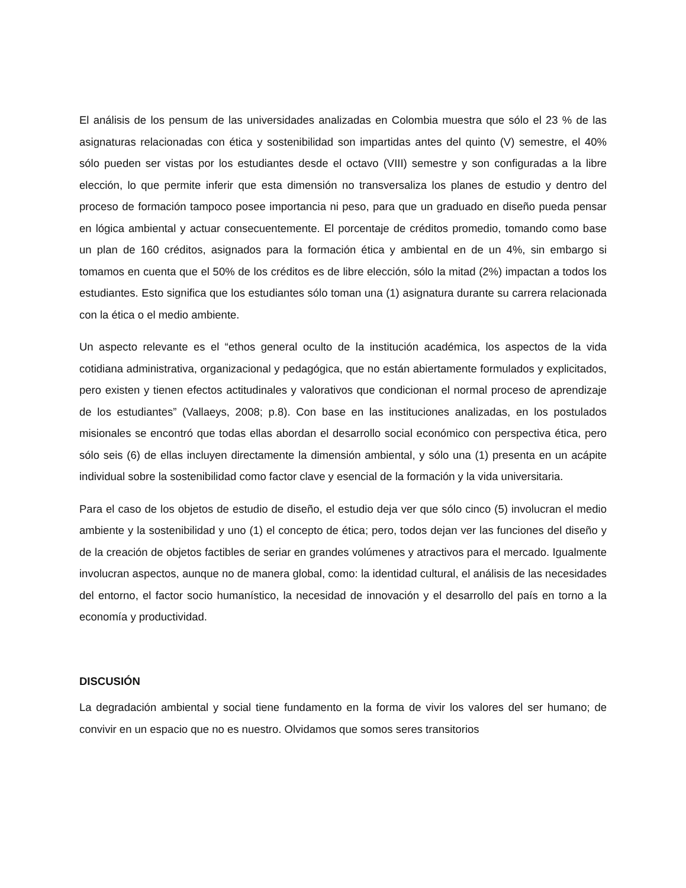El análisis de los pensum de las universidades analizadas en Colombia muestra que sólo el 23 % de las asignaturas relacionadas con ética y sostenibilidad son impartidas antes del quinto (V) semestre, el 40% sólo pueden ser vistas por los estudiantes desde el octavo (VIII) semestre y son configuradas a la libre elección, lo que permite inferir que esta dimensión no transversaliza los planes de estudio y dentro del proceso de formación tampoco posee importancia ni peso, para que un graduado en diseño pueda pensar en lógica ambiental y actuar consecuentemente. El porcentaje de créditos promedio, tomando como base un plan de 160 créditos, asignados para la formación ética y ambiental en de un 4%, sin embargo si tomamos en cuenta que el 50% de los créditos es de libre elección, sólo la mitad (2%) impactan a todos los estudiantes. Esto significa que los estudiantes sólo toman una (1) asignatura durante su carrera relacionada con la ética o el medio ambiente.
Un aspecto relevante es el “ethos general oculto de la institución académica, los aspectos de la vida cotidiana administrativa, organizacional y pedagógica, que no están abiertamente formulados y explicitados, pero existen y tienen efectos actitudinales y valorativos que condicionan el normal proceso de aprendizaje de los estudiantes” (Vallaeys, 2008; p.8). Con base en las instituciones analizadas, en los postulados misionales se encontró que todas ellas abordan el desarrollo social económico con perspectiva ética, pero sólo seis (6) de ellas incluyen directamente la dimensión ambiental, y sólo una (1) presenta en un acápite individual sobre la sostenibilidad como factor clave y esencial de la formación y la vida universitaria.
Para el caso de los objetos de estudio de diseño, el estudio deja ver que sólo cinco (5) involucran el medio ambiente y la sostenibilidad y uno (1) el concepto de ética; pero, todos dejan ver las funciones del diseño y de la creación de objetos factibles de seriar en grandes volúmenes y atractivos para el mercado. Igualmente involucran aspectos, aunque no de manera global, como: la identidad cultural, el análisis de las necesidades del entorno, el factor socio humanístico, la necesidad de innovación y el desarrollo del país en torno a la economía y productividad.
DISCUSIÓN
La degradación ambiental y social tiene fundamento en la forma de vivir los valores del ser humano; de convivir en un espacio que no es nuestro. Olvidamos que somos seres transitorios